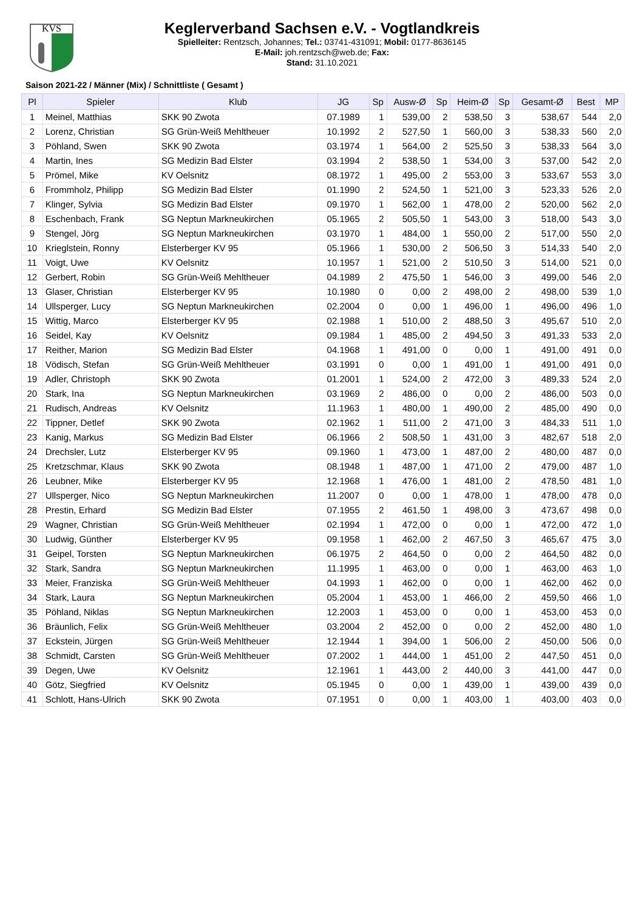KVS
Keglerverband Sachsen e.V. - Vogtlandkreis
Spielleiter: Rentzsch, Johannes; Tel.: 03741-431091; Mobil: 0177-8636145
E-Mail: joh.rentzsch@web.de; Fax:
Stand: 31.10.2021
Saison 2021-22 / Männer (Mix) / Schnittliste ( Gesamt )
| Pl | Spieler | Klub | JG | Sp | Ausw-Ø | Sp | Heim-Ø | Sp | Gesamt-Ø | Best | MP |
| --- | --- | --- | --- | --- | --- | --- | --- | --- | --- | --- | --- |
| 1 | Meinel, Matthias | SKK 90 Zwota | 07.1989 | 1 | 539,00 | 2 | 538,50 | 3 | 538,67 | 544 | 2,0 |
| 2 | Lorenz, Christian | SG Grün-Weiß Mehltheuer | 10.1992 | 2 | 527,50 | 1 | 560,00 | 3 | 538,33 | 560 | 2,0 |
| 3 | Pöhland, Swen | SKK 90 Zwota | 03.1974 | 1 | 564,00 | 2 | 525,50 | 3 | 538,33 | 564 | 3,0 |
| 4 | Martin, Ines | SG Medizin Bad Elster | 03.1994 | 2 | 538,50 | 1 | 534,00 | 3 | 537,00 | 542 | 2,0 |
| 5 | Prömel, Mike | KV Oelsnitz | 08.1972 | 1 | 495,00 | 2 | 553,00 | 3 | 533,67 | 553 | 3,0 |
| 6 | Frommholz, Philipp | SG Medizin Bad Elster | 01.1990 | 2 | 524,50 | 1 | 521,00 | 3 | 523,33 | 526 | 2,0 |
| 7 | Klinger, Sylvia | SG Medizin Bad Elster | 09.1970 | 1 | 562,00 | 1 | 478,00 | 2 | 520,00 | 562 | 2,0 |
| 8 | Eschenbach, Frank | SG Neptun Markneukirchen | 05.1965 | 2 | 505,50 | 1 | 543,00 | 3 | 518,00 | 543 | 3,0 |
| 9 | Stengel, Jörg | SG Neptun Markneukirchen | 03.1970 | 1 | 484,00 | 1 | 550,00 | 2 | 517,00 | 550 | 2,0 |
| 10 | Krieglstein, Ronny | Elsterberger KV 95 | 05.1966 | 1 | 530,00 | 2 | 506,50 | 3 | 514,33 | 540 | 2,0 |
| 11 | Voigt, Uwe | KV Oelsnitz | 10.1957 | 1 | 521,00 | 2 | 510,50 | 3 | 514,00 | 521 | 0,0 |
| 12 | Gerbert, Robin | SG Grün-Weiß Mehltheuer | 04.1989 | 2 | 475,50 | 1 | 546,00 | 3 | 499,00 | 546 | 2,0 |
| 13 | Glaser, Christian | Elsterberger KV 95 | 10.1980 | 0 | 0,00 | 2 | 498,00 | 2 | 498,00 | 539 | 1,0 |
| 14 | Ullsperger, Lucy | SG Neptun Markneukirchen | 02.2004 | 0 | 0,00 | 1 | 496,00 | 1 | 496,00 | 496 | 1,0 |
| 15 | Wittig, Marco | Elsterberger KV 95 | 02.1988 | 1 | 510,00 | 2 | 488,50 | 3 | 495,67 | 510 | 2,0 |
| 16 | Seidel, Kay | KV Oelsnitz | 09.1984 | 1 | 485,00 | 2 | 494,50 | 3 | 491,33 | 533 | 2,0 |
| 17 | Reither, Marion | SG Medizin Bad Elster | 04.1968 | 1 | 491,00 | 0 | 0,00 | 1 | 491,00 | 491 | 0,0 |
| 18 | Vödisch, Stefan | SG Grün-Weiß Mehltheuer | 03.1991 | 0 | 0,00 | 1 | 491,00 | 1 | 491,00 | 491 | 0,0 |
| 19 | Adler, Christoph | SKK 90 Zwota | 01.2001 | 1 | 524,00 | 2 | 472,00 | 3 | 489,33 | 524 | 2,0 |
| 20 | Stark, Ina | SG Neptun Markneukirchen | 03.1969 | 2 | 486,00 | 0 | 0,00 | 2 | 486,00 | 503 | 0,0 |
| 21 | Rudisch, Andreas | KV Oelsnitz | 11.1963 | 1 | 480,00 | 1 | 490,00 | 2 | 485,00 | 490 | 0,0 |
| 22 | Tippner, Detlef | SKK 90 Zwota | 02.1962 | 1 | 511,00 | 2 | 471,00 | 3 | 484,33 | 511 | 1,0 |
| 23 | Kanig, Markus | SG Medizin Bad Elster | 06.1966 | 2 | 508,50 | 1 | 431,00 | 3 | 482,67 | 518 | 2,0 |
| 24 | Drechsler, Lutz | Elsterberger KV 95 | 09.1960 | 1 | 473,00 | 1 | 487,00 | 2 | 480,00 | 487 | 0,0 |
| 25 | Kretzschmar, Klaus | SKK 90 Zwota | 08.1948 | 1 | 487,00 | 1 | 471,00 | 2 | 479,00 | 487 | 1,0 |
| 26 | Leubner, Mike | Elsterberger KV 95 | 12.1968 | 1 | 476,00 | 1 | 481,00 | 2 | 478,50 | 481 | 1,0 |
| 27 | Ullsperger, Nico | SG Neptun Markneukirchen | 11.2007 | 0 | 0,00 | 1 | 478,00 | 1 | 478,00 | 478 | 0,0 |
| 28 | Prestin, Erhard | SG Medizin Bad Elster | 07.1955 | 2 | 461,50 | 1 | 498,00 | 3 | 473,67 | 498 | 0,0 |
| 29 | Wagner, Christian | SG Grün-Weiß Mehltheuer | 02.1994 | 1 | 472,00 | 0 | 0,00 | 1 | 472,00 | 472 | 1,0 |
| 30 | Ludwig, Günther | Elsterberger KV 95 | 09.1958 | 1 | 462,00 | 2 | 467,50 | 3 | 465,67 | 475 | 3,0 |
| 31 | Geipel, Torsten | SG Neptun Markneukirchen | 06.1975 | 2 | 464,50 | 0 | 0,00 | 2 | 464,50 | 482 | 0,0 |
| 32 | Stark, Sandra | SG Neptun Markneukirchen | 11.1995 | 1 | 463,00 | 0 | 0,00 | 1 | 463,00 | 463 | 1,0 |
| 33 | Meier, Franziska | SG Grün-Weiß Mehltheuer | 04.1993 | 1 | 462,00 | 0 | 0,00 | 1 | 462,00 | 462 | 0,0 |
| 34 | Stark, Laura | SG Neptun Markneukirchen | 05.2004 | 1 | 453,00 | 1 | 466,00 | 2 | 459,50 | 466 | 1,0 |
| 35 | Pöhland, Niklas | SG Neptun Markneukirchen | 12.2003 | 1 | 453,00 | 0 | 0,00 | 1 | 453,00 | 453 | 0,0 |
| 36 | Bräunlich, Felix | SG Grün-Weiß Mehltheuer | 03.2004 | 2 | 452,00 | 0 | 0,00 | 2 | 452,00 | 480 | 1,0 |
| 37 | Eckstein, Jürgen | SG Grün-Weiß Mehltheuer | 12.1944 | 1 | 394,00 | 1 | 506,00 | 2 | 450,00 | 506 | 0,0 |
| 38 | Schmidt, Carsten | SG Grün-Weiß Mehltheuer | 07.2002 | 1 | 444,00 | 1 | 451,00 | 2 | 447,50 | 451 | 0,0 |
| 39 | Degen, Uwe | KV Oelsnitz | 12.1961 | 1 | 443,00 | 2 | 440,00 | 3 | 441,00 | 447 | 0,0 |
| 40 | Götz, Siegfried | KV Oelsnitz | 05.1945 | 0 | 0,00 | 1 | 439,00 | 1 | 439,00 | 439 | 0,0 |
| 41 | Schlott, Hans-Ulrich | SKK 90 Zwota | 07.1951 | 0 | 0,00 | 1 | 403,00 | 1 | 403,00 | 403 | 0,0 |